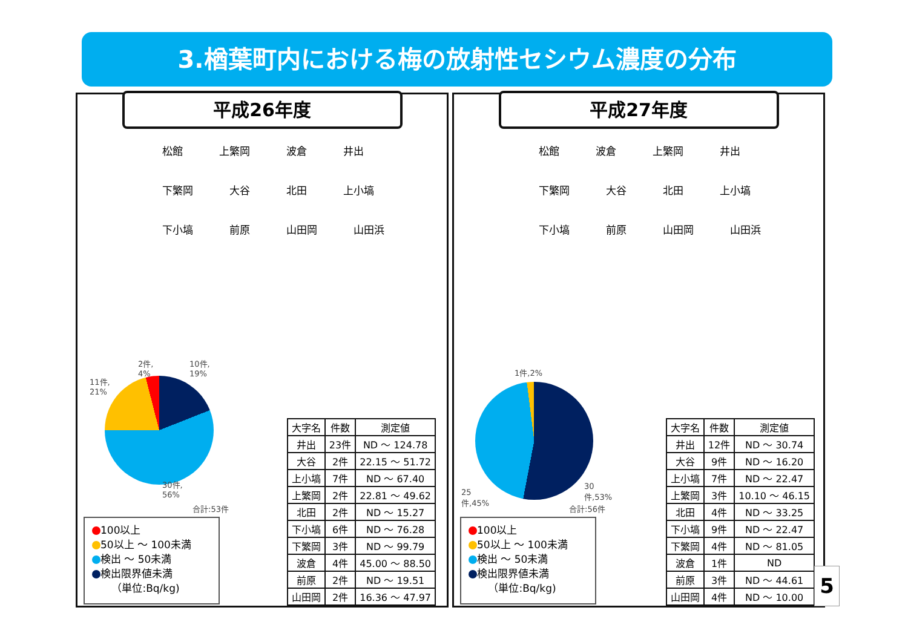3.楢葉町内における梅の放射性セシウム濃度の分布
平成26年度
松館 上繁岡 波倉 井出 下繁岡 大谷 北田 上小塙 下小塙 前原 山田岡 山田浜
2件,
4%
10件,
19%
11件,
21%
30件,
56%
合計:53件
100以上
50以上 ～ 100未満
検出 ～ 50未満
検出限界値未満
（単位:Bq/kg)
| 大字名 | 件数 | 測定値 |
| --- | --- | --- |
| 井出 | 23件 | ND ～ 124.78 |
| 大谷 | 2件 | 22.15 ～ 51.72 |
| 上小塙 | 7件 | ND ～ 67.40 |
| 上繁岡 | 2件 | 22.81 ～ 49.62 |
| 北田 | 2件 | ND ～ 15.27 |
| 下小塙 | 6件 | ND ～ 76.28 |
| 下繁岡 | 3件 | ND ～ 99.79 |
| 波倉 | 4件 | 45.00 ～ 88.50 |
| 前原 | 2件 | ND ～ 19.51 |
| 山田岡 | 2件 | 16.36 ～ 47.97 |
平成27年度
松館 波倉 上繁岡 井出 下繁岡 大谷 北田 上小塙 下小塙 前原 山田岡 山田浜
1件,2%
25
件,45%
30
件,53%
合計:56件
100以上
50以上 ～ 100未満
検出 ～ 50未満
検出限界値未満
（単位:Bq/kg)
| 大字名 | 件数 | 測定値 |
| --- | --- | --- |
| 井出 | 12件 | ND ～ 30.74 |
| 大谷 | 9件 | ND ～ 16.20 |
| 上小塙 | 7件 | ND ～ 22.47 |
| 上繁岡 | 3件 | 10.10 ～ 46.15 |
| 北田 | 4件 | ND ～ 33.25 |
| 下小塙 | 9件 | ND ～ 22.47 |
| 下繁岡 | 4件 | ND ～ 81.05 |
| 波倉 | 1件 | ND |
| 前原 | 3件 | ND ～ 44.61 |
| 山田岡 | 4件 | ND ～ 10.00 |
5